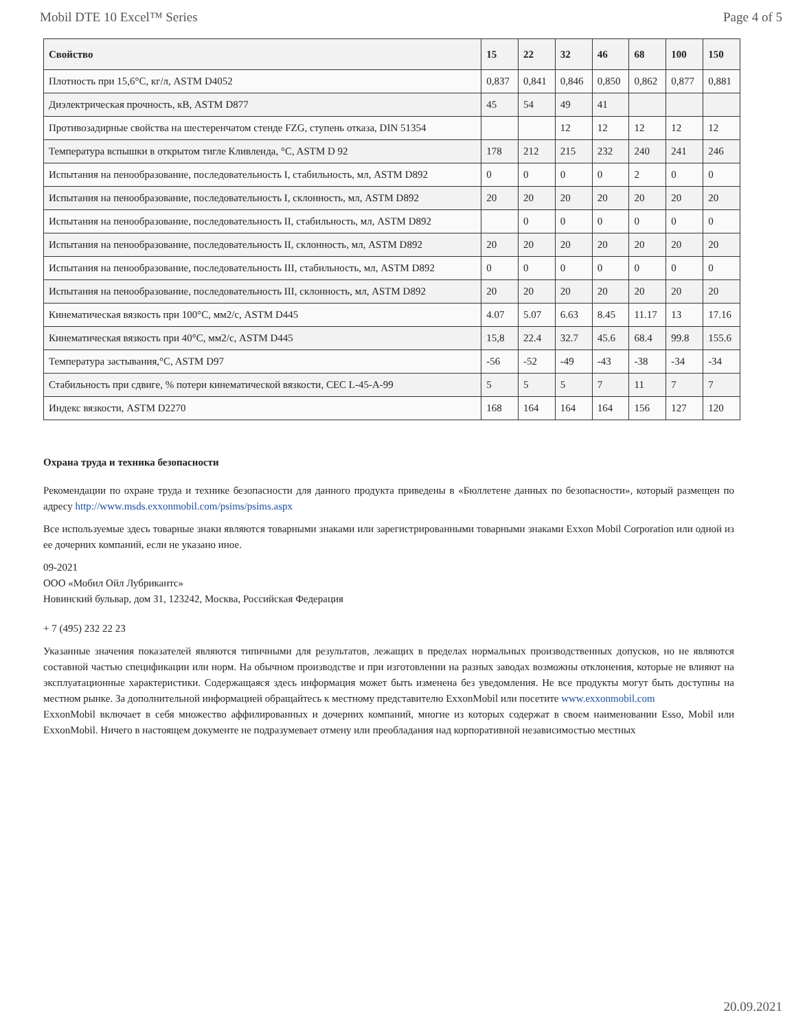Mobil DTE 10 Excel™ Series Page 4 of 5
| Свойство | 15 | 22 | 32 | 46 | 68 | 100 | 150 |
| --- | --- | --- | --- | --- | --- | --- | --- |
| Плотность при 15,6°C, кг/л, ASTM D4052 | 0,837 | 0,841 | 0,846 | 0,850 | 0,862 | 0,877 | 0,881 |
| Диэлектрическая прочность, кВ, ASTM D877 | 45 | 54 | 49 | 41 | | | |
| Противозадирные свойства на шестеренчатом стенде FZG, ступень отказа, DIN 51354 | | | 12 | 12 | 12 | 12 | 12 |
| Температура вспышки в открытом тигле Кливленда, °C, ASTM D 92 | 178 | 212 | 215 | 232 | 240 | 241 | 246 |
| Испытания на пенообразование, последовательность I, стабильность, мл, ASTM D892 | 0 | 0 | 0 | 0 | 2 | 0 | 0 |
| Испытания на пенообразование, последовательность I, склонность, мл, ASTM D892 | 20 | 20 | 20 | 20 | 20 | 20 | 20 |
| Испытания на пенообразование, последовательность II, стабильность, мл, ASTM D892 | | 0 | 0 | 0 | 0 | 0 | 0 |
| Испытания на пенообразование, последовательность II, склонность, мл, ASTM D892 | 20 | 20 | 20 | 20 | 20 | 20 | 20 |
| Испытания на пенообразование, последовательность III, стабильность, мл, ASTM D892 | 0 | 0 | 0 | 0 | 0 | 0 | 0 |
| Испытания на пенообразование, последовательность III, склонность, мл, ASTM D892 | 20 | 20 | 20 | 20 | 20 | 20 | 20 |
| Кинематическая вязкость при 100°C, мм2/с, ASTM D445 | 4.07 | 5.07 | 6.63 | 8.45 | 11.17 | 13 | 17.16 |
| Кинематическая вязкость при 40°C, мм2/с, ASTM D445 | 15,8 | 22.4 | 32.7 | 45.6 | 68.4 | 99.8 | 155.6 |
| Температура застывания,°C, ASTM D97 | -56 | -52 | -49 | -43 | -38 | -34 | -34 |
| Стабильность при сдвиге, % потери кинематической вязкости, CEC L-45-A-99 | 5 | 5 | 5 | 7 | 11 | 7 | 7 |
| Индекс вязкости, ASTM D2270 | 168 | 164 | 164 | 164 | 156 | 127 | 120 |
Охрана труда и техника безопасности
Рекомендации по охране труда и технике безопасности для данного продукта приведены в «Бюллетене данных по безопасности», который размещен по адресу http://www.msds.exxonmobil.com/psims/psims.aspx
Все используемые здесь товарные знаки являются товарными знаками или зарегистрированными товарными знаками Exxon Mobil Corporation или одной из ее дочерних компаний, если не указано иное.
09-2021
ООО «Мобил Ойл Лубрикантс»
Новинский бульвар, дом 31, 123242, Москва, Российская Федерация
+ 7 (495) 232 22 23
Указанные значения показателей являются типичными для результатов, лежащих в пределах нормальных производственных допусков, но не являются составной частью спецификации или норм. На обычном производстве и при изготовлении на разных заводах возможны отклонения, которые не влияют на эксплуатационные характеристики. Содержащаяся здесь информация может быть изменена без уведомления. Не все продукты могут быть доступны на местном рынке. За дополнительной информацией обращайтесь к местному представителю ExxonMobil или посетите www.exxonmobil.com
ExxonMobil включает в себя множество аффилированных и дочерних компаний, многие из которых содержат в своем наименовании Esso, Mobil или ExxonMobil. Ничего в настоящем документе не подразумевает отмену или преобладания над корпоративной независимостью местных
20.09.2021